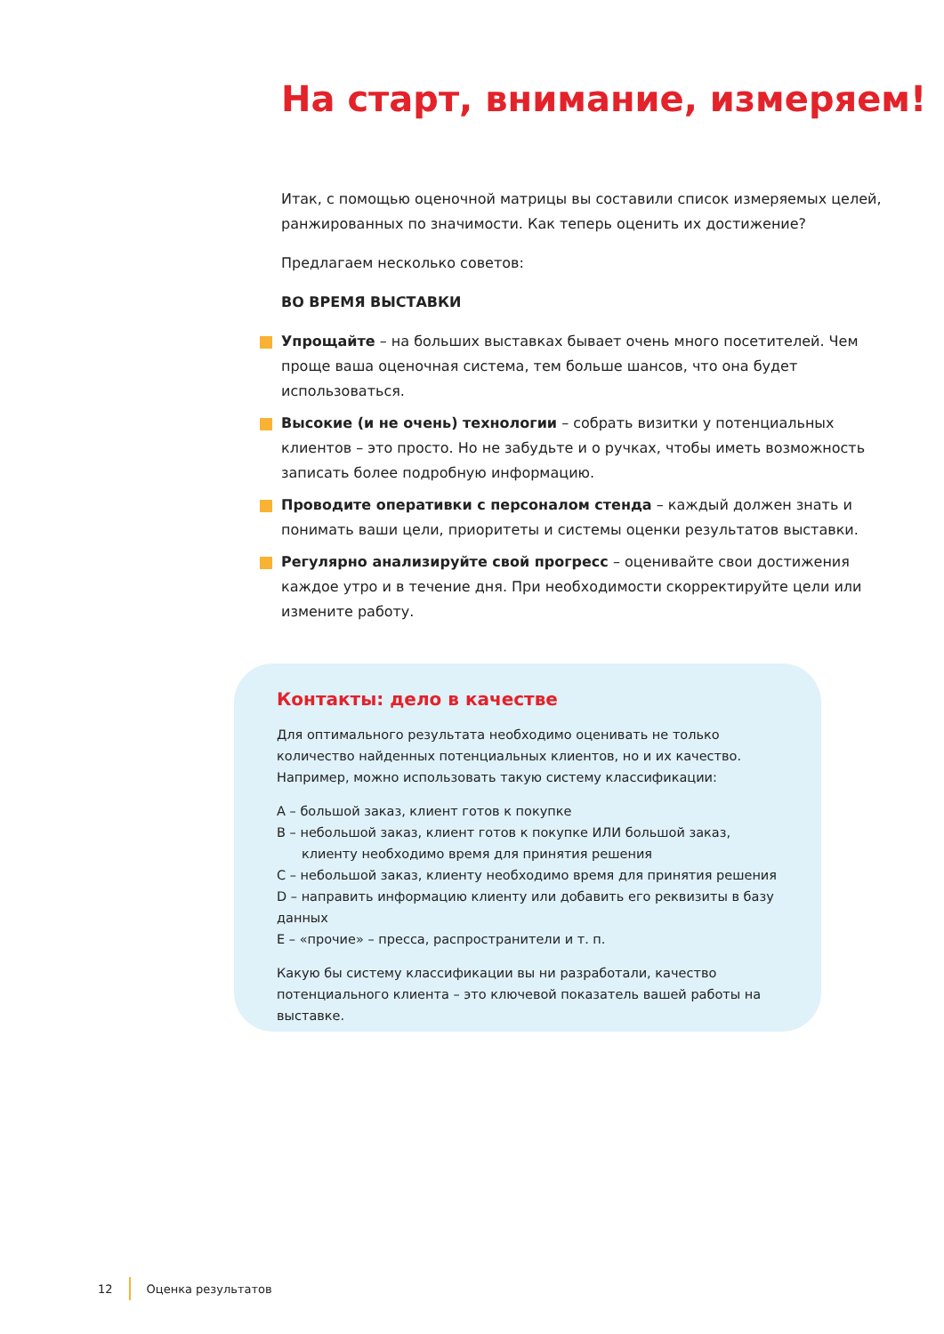На старт, внимание, измеряем!
Итак, с помощью оценочной матрицы вы составили список измеряемых целей, ранжированных по значимости. Как теперь оценить их достижение?
Предлагаем несколько советов:
ВО ВРЕМЯ ВЫСТАВКИ
Упрощайте – на больших выставках бывает очень много посетителей. Чем проще ваша оценочная система, тем больше шансов, что она будет использоваться.
Высокие (и не очень) технологии – собрать визитки у потенциальных клиентов – это просто. Но не забудьте и о ручках, чтобы иметь возможность записать более подробную информацию.
Проводите оперативки с персоналом стенда – каждый должен знать и понимать ваши цели, приоритеты и системы оценки результатов выставки.
Регулярно анализируйте свой прогресс – оценивайте свои достижения каждое утро и в течение дня. При необходимости скорректируйте цели или измените работу.
Контакты: дело в качестве
Для оптимального результата необходимо оценивать не только количество найденных потенциальных клиентов, но и их качество. Например, можно использовать такую систему классификации:
A – большой заказ, клиент готов к покупке
B – небольшой заказ, клиент готов к покупке ИЛИ большой заказ,
клиенту необходимо время для принятия решения
C – небольшой заказ, клиенту необходимо время для принятия решения
D – направить информацию клиенту или добавить его реквизиты в базу данных
E – «прочие» – пресса, распространители и т. п.
Какую бы систему классификации вы ни разработали, качество потенциального клиента – это ключевой показатель вашей работы на выставке.
12 Оценка результатов